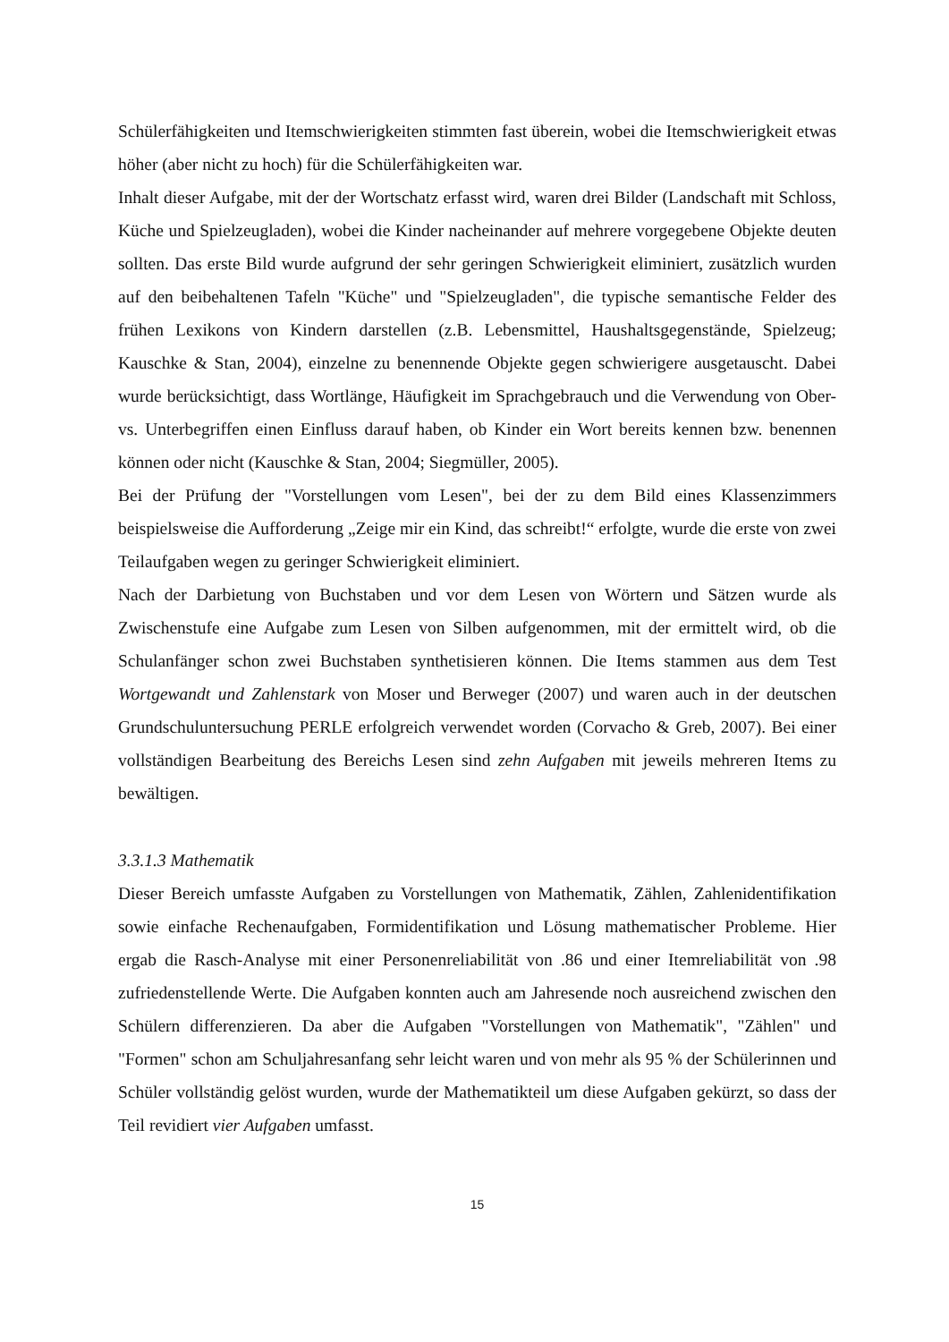Schülerfähigkeiten und Itemschwierigkeiten stimmten fast überein, wobei die Itemschwierigkeit etwas höher (aber nicht zu hoch) für die Schülerfähigkeiten war.
Inhalt dieser Aufgabe, mit der der Wortschatz erfasst wird, waren drei Bilder (Landschaft mit Schloss, Küche und Spielzeugladen), wobei die Kinder nacheinander auf mehrere vorgegebene Objekte deuten sollten. Das erste Bild wurde aufgrund der sehr geringen Schwierigkeit eliminiert, zusätzlich wurden auf den beibehaltenen Tafeln "Küche" und "Spielzeugladen", die typische semantische Felder des frühen Lexikons von Kindern darstellen (z.B. Lebensmittel, Haushaltsgegenstände, Spielzeug; Kauschke & Stan, 2004), einzelne zu benennende Objekte gegen schwierigere ausgetauscht. Dabei wurde berücksichtigt, dass Wortlänge, Häufigkeit im Sprachgebrauch und die Verwendung von Ober- vs. Unterbegriffen einen Einfluss darauf haben, ob Kinder ein Wort bereits kennen bzw. benennen können oder nicht (Kauschke & Stan, 2004; Siegmüller, 2005).
Bei der Prüfung der "Vorstellungen vom Lesen", bei der zu dem Bild eines Klassenzimmers beispielsweise die Aufforderung „Zeige mir ein Kind, das schreibt!“ erfolgte, wurde die erste von zwei Teilaufgaben wegen zu geringer Schwierigkeit eliminiert.
Nach der Darbietung von Buchstaben und vor dem Lesen von Wörtern und Sätzen wurde als Zwischenstufe eine Aufgabe zum Lesen von Silben aufgenommen, mit der ermittelt wird, ob die Schulanfänger schon zwei Buchstaben synthetisieren können. Die Items stammen aus dem Test Wortgewandt und Zahlenstark von Moser und Berweger (2007) und waren auch in der deutschen Grundschuluntersuchung PERLE erfolgreich verwendet worden (Corvacho & Greb, 2007). Bei einer vollständigen Bearbeitung des Bereichs Lesen sind zehn Aufgaben mit jeweils mehreren Items zu bewältigen.
3.3.1.3 Mathematik
Dieser Bereich umfasste Aufgaben zu Vorstellungen von Mathematik, Zählen, Zahlenidentifikation sowie einfache Rechenaufgaben, Formidentifikation und Lösung mathematischer Probleme. Hier ergab die Rasch-Analyse mit einer Personenreliabilität von .86 und einer Itemreliabilität von .98 zufriedenstellende Werte. Die Aufgaben konnten auch am Jahresende noch ausreichend zwischen den Schülern differenzieren. Da aber die Aufgaben "Vorstellungen von Mathematik", "Zählen" und "Formen" schon am Schuljahresanfang sehr leicht waren und von mehr als 95 % der Schülerinnen und Schüler vollständig gelöst wurden, wurde der Mathematikteil um diese Aufgaben gekürzt, so dass der Teil revidiert vier Aufgaben umfasst.
15